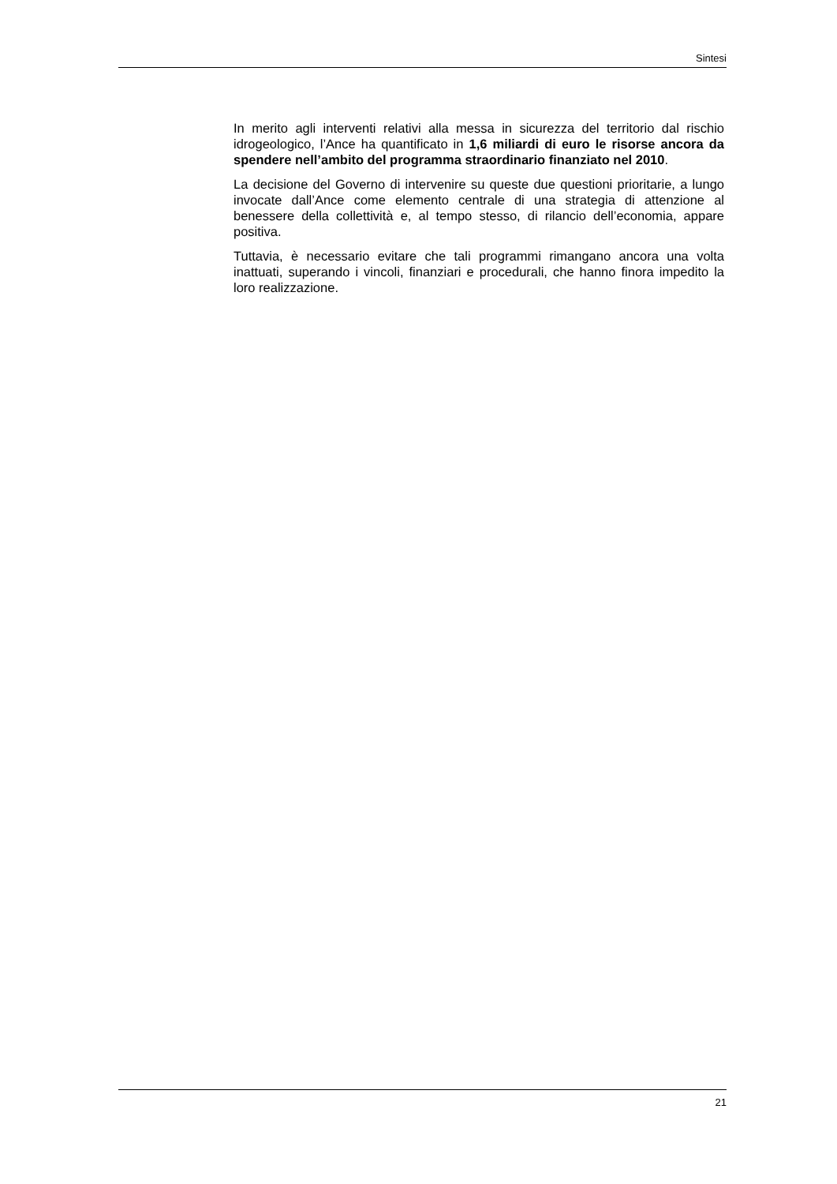Sintesi
In merito agli interventi relativi alla messa in sicurezza del territorio dal rischio idrogeologico, l’Ance ha quantificato in 1,6 miliardi di euro le risorse ancora da spendere nell’ambito del programma straordinario finanziato nel 2010.
La decisione del Governo di intervenire su queste due questioni prioritarie, a lungo invocate dall’Ance come elemento centrale di una strategia di attenzione al benessere della collettività e, al tempo stesso, di rilancio dell’economia, appare positiva.
Tuttavia, è necessario evitare che tali programmi rimangano ancora una volta inattuati, superando i vincoli, finanziari e procedurali, che hanno finora impedito la loro realizzazione.
21